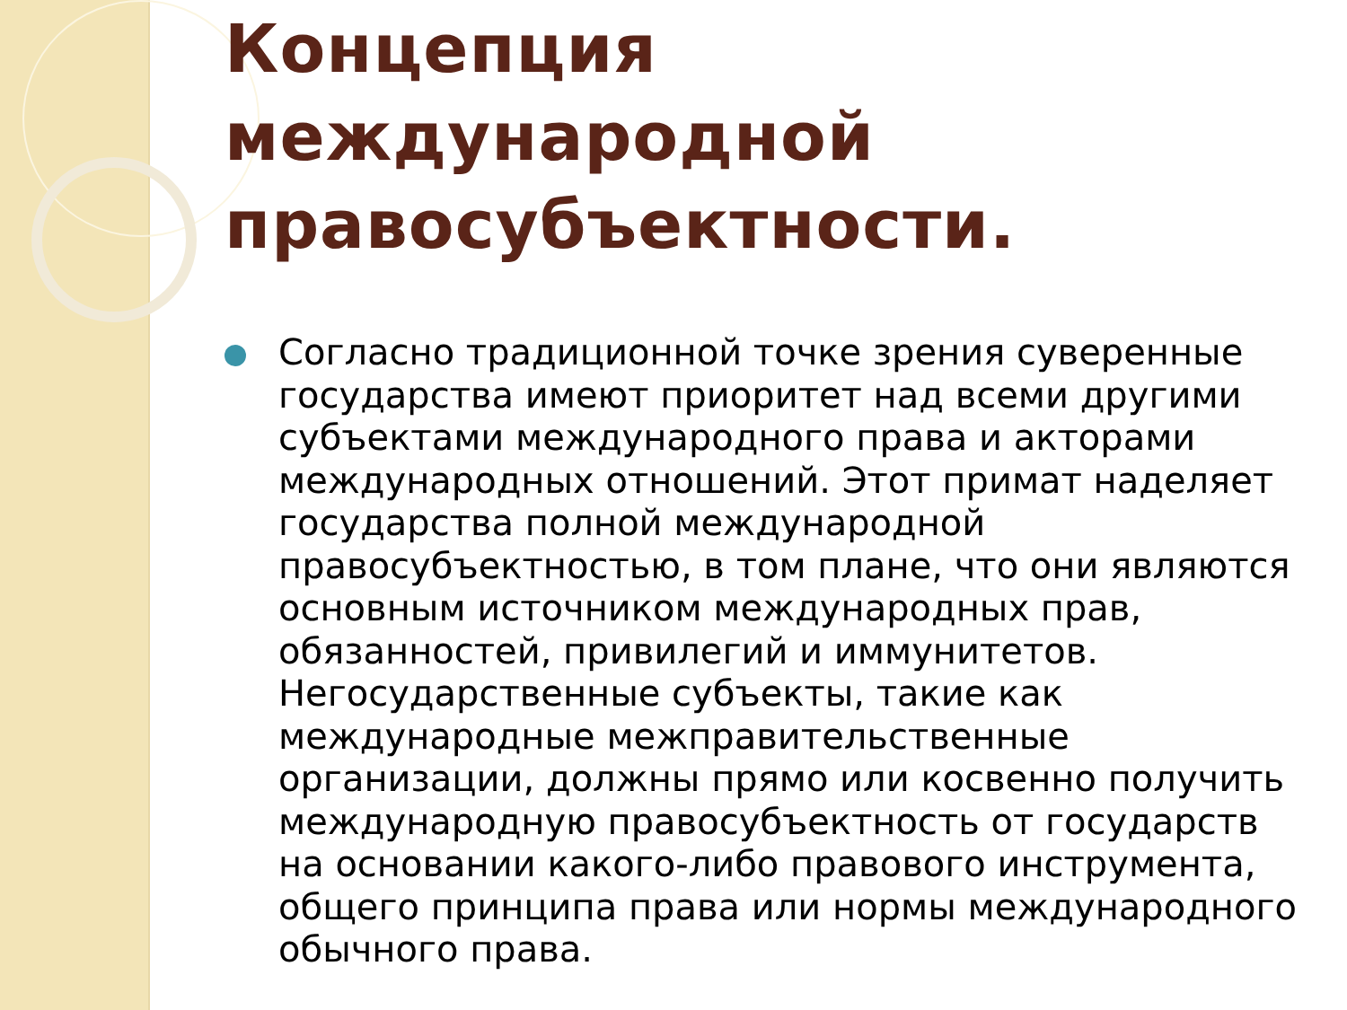Концепция международной правосубъектности.
Согласно традиционной точке зрения суверенные государства имеют приоритет над всеми другими субъектами международного права и акторами международных отношений. Этот примат наделяет государства полной международной правосубъектностью, в том плане, что они являются основным источником международных прав, обязанностей, привилегий и иммунитетов. Негосударственные субъекты, такие как международные межправительственные организации, должны прямо или косвенно получить международную правосубъектность от государств на основании какого-либо правового инструмента, общего принципа права или нормы международного обычного права.